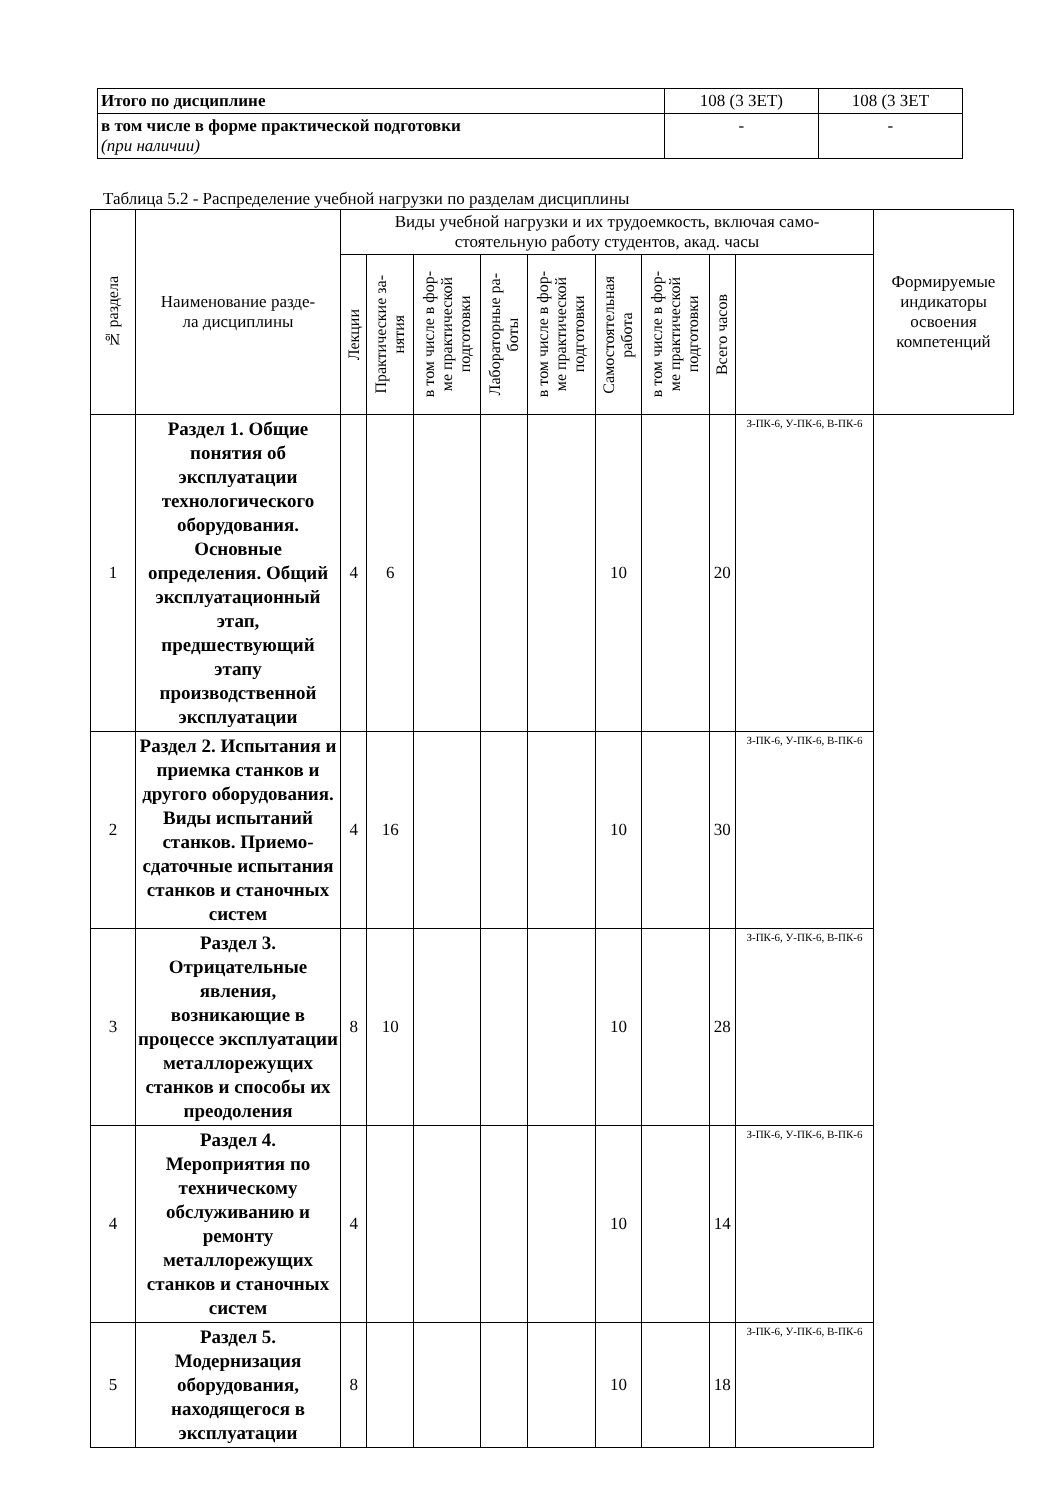| Итого по дисциплине | 108 (3 ЗЕТ) | 108 (3 ЗЕТ |
| в том числе в форме практической подготовки (при наличии) | - | - |
Таблица 5.2 - Распределение учебной нагрузки по разделам дисциплины
| № раздела | Наименование разде- ла дисциплины | Виды учебной нагрузки и их трудоемкость, включая само- стоятельную работу студентов, акад. часы | | | | | | | | | Формируемые индикаторы освоения компетенций |
| --- | --- | --- | --- | --- | --- | --- | --- | --- | --- | --- | --- |
| | | Лекции | Практические за- нятия | в том числе в фор- ме практической подготовки | Лабораторные ра- боты | в том числе в фор- ме практической подготовки | Самостоятельная работа | в том числе в фор- ме практической подготовки | Всего часов | | |
| 1 | Раздел 1. Общие понятия об эксплуатации технологического оборудования. Основные определения. Общий эксплуатационный этап, предшествующий этапу производственной эксплуатации | 4 | 6 | | | | 10 | | 20 | З-ПК-6, У-ПК-6, В-ПК-6 | |
| 2 | Раздел 2. Испытания и приемка станков и другого оборудования. Виды испытаний станков. Приемо-сдаточные испытания станков и станочных систем | 4 | 16 | | | | 10 | | 30 | З-ПК-6, У-ПК-6, В-ПК-6 | |
| 3 | Раздел 3. Отрицательные явления, возникающие в процессе эксплуатации металлорежущих станков и способы их преодоления | 8 | 10 | | | | 10 | | 28 | З-ПК-6, У-ПК-6, В-ПК-6 | |
| 4 | Раздел 4. Мероприятия по техническому обслуживанию и ремонту металлорежущих станков и станочных систем | 4 | | | | | 10 | | 14 | З-ПК-6, У-ПК-6, В-ПК-6 | |
| 5 | Раздел 5. Модернизация оборудования, находящегося в эксплуатации | 8 | | | | | 10 | | 18 | З-ПК-6, У-ПК-6, В-ПК-6 | |